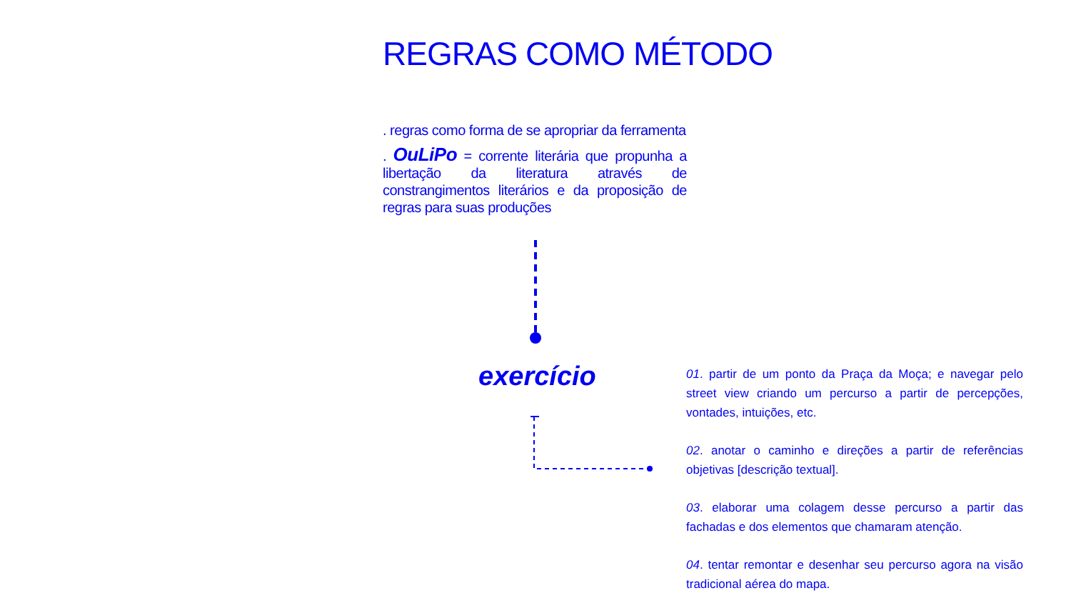REGRAS COMO MÉTODO
. regras como forma de se apropriar da ferramenta
. OuLiPo = corrente literária que propunha a libertação da literatura através de constrangimentos literários e da proposição de regras para suas produções
exercício
01. partir de um ponto da Praça da Moça; e navegar pelo street view criando um percurso a partir de percepções, vontades, intuições, etc.
02. anotar o caminho e direções a partir de referências objetivas [descrição textual].
03. elaborar uma colagem desse percurso a partir das fachadas e dos elementos que chamaram atenção.
04. tentar remontar e desenhar seu percurso agora na visão tradicional aérea do mapa.